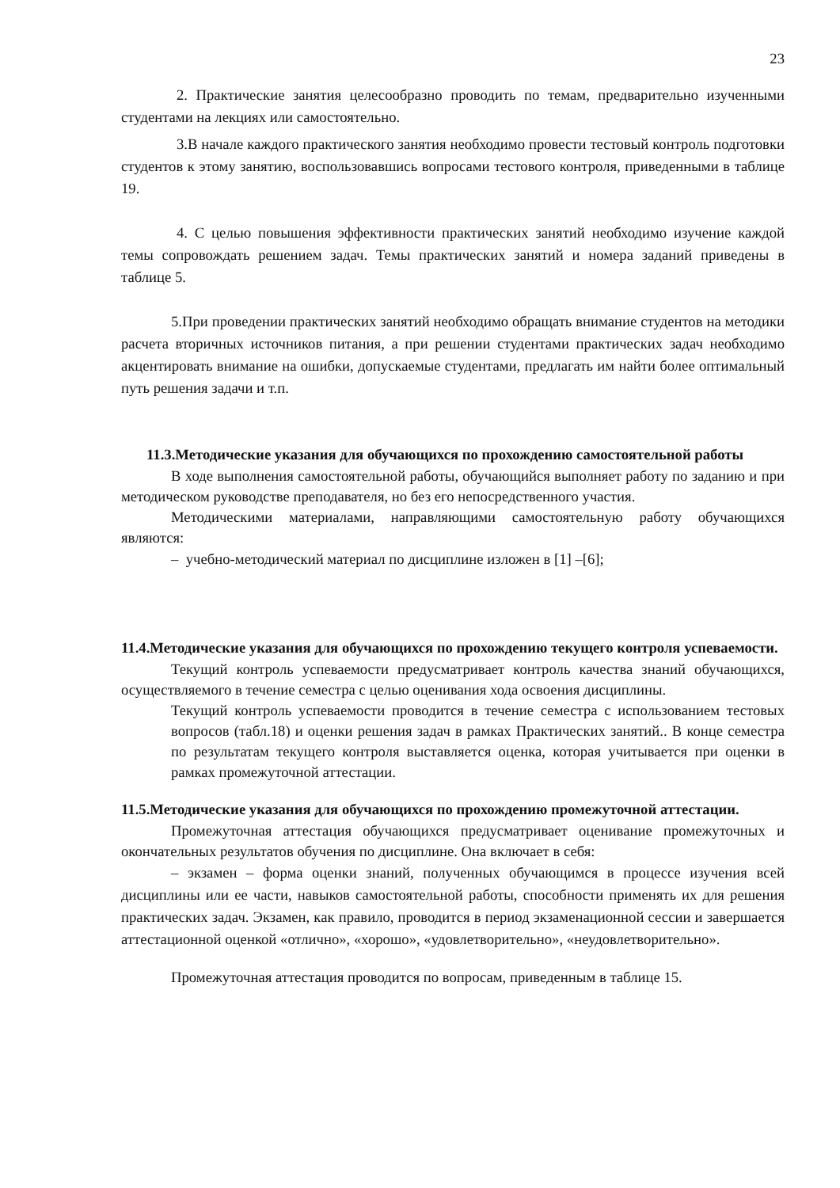23
2. Практические занятия целесообразно проводить по темам, предварительно изученными студентами на лекциях или самостоятельно.
3.В начале каждого практического занятия необходимо провести тестовый контроль подготовки студентов к этому занятию, воспользовавшись вопросами тестового контроля, приведенными в таблице 19.
4. С целью повышения эффективности практических занятий необходимо изучение каждой темы сопровождать решением задач. Темы практических занятий и номера заданий приведены в таблице 5.
5.При проведении практических занятий необходимо обращать внимание студентов на методики расчета вторичных источников питания, а при решении студентами практических задач необходимо акцентировать внимание на ошибки, допускаемые студентами, предлагать им найти более оптимальный путь решения задачи и т.п.
11.3.Методические указания для обучающихся по прохождению самостоятельной работы
В ходе выполнения самостоятельной работы, обучающийся выполняет работу по заданию и при методическом руководстве преподавателя, но без его непосредственного участия.
Методическими материалами, направляющими самостоятельную работу обучающихся являются:
– учебно-методический материал по дисциплине изложен в [1] –[6];
11.4.Методические указания для обучающихся по прохождению текущего контроля успеваемости.
Текущий контроль успеваемости предусматривает контроль качества знаний обучающихся, осуществляемого в течение семестра с целью оценивания хода освоения дисциплины.
Текущий контроль успеваемости проводится в течение семестра с использованием тестовых вопросов (табл.18) и оценки решения задач в рамках Практических занятий.. В конце семестра по результатам текущего контроля выставляется оценка, которая учитывается при оценки в рамках промежуточной аттестации.
11.5.Методические указания для обучающихся по прохождению промежуточной аттестации.
Промежуточная аттестация обучающихся предусматривает оценивание промежуточных и окончательных результатов обучения по дисциплине. Она включает в себя:
– экзамен – форма оценки знаний, полученных обучающимся в процессе изучения всей дисциплины или ее части, навыков самостоятельной работы, способности применять их для решения практических задач. Экзамен, как правило, проводится в период экзаменационной сессии и завершается аттестационной оценкой «отлично», «хорошо», «удовлетворительно», «неудовлетворительно».
Промежуточная аттестация проводится по вопросам, приведенным в таблице 15.